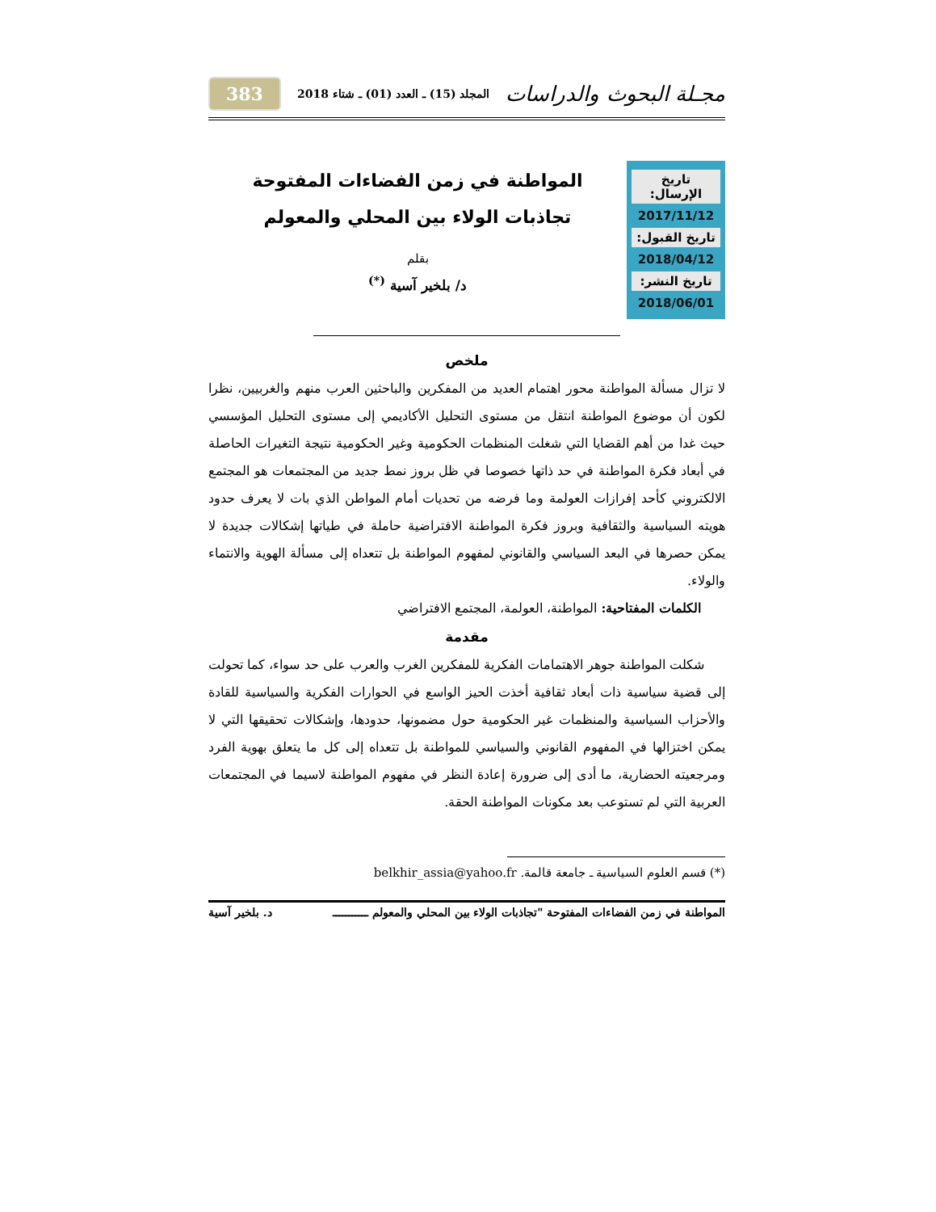مجـلة البحوث والدراسات المجلد (15) ـ العدد (01) ـ شتاء 2018 383
تاريخ الإرسال:
2017/11/12
تاريخ القبول:
2018/04/12
تاريخ النشر:
2018/06/01
المواطنة في زمن الفضاءات المفتوحة
تجاذبات الولاء بين المحلي والمعولم
بقلم
د/ بلخير آسية <sup>(*)</sup>
ملخص
لا تزال مسألة المواطنة محور اهتمام العديد من المفكرين والباحثين العرب منهم والغربيين، نظرا لكون أن موضوع المواطنة انتقل من مستوى التحليل الأكاديمي إلى مستوى التحليل المؤسسي حيث غدا من أهم القضايا التي شغلت المنظمات الحكومية وغير الحكومية نتيجة التغيرات الحاصلة في أبعاد فكرة المواطنة في حد ذاتها خصوصا في ظل بروز نمط جديد من المجتمعات هو المجتمع الالكتروني كأحد إفرازات العولمة وما فرضه من تحديات أمام المواطن الذي بات لا يعرف حدود هويته السياسية والثقافية وبروز فكرة المواطنة الافتراضية حاملة في طياتها إشكالات جديدة لا يمكن حصرها في البعد السياسي والقانوني لمفهوم المواطنة بل تتعداه إلى مسألة الهوية والانتماء والولاء.
الكلمات المفتاحية: المواطنة، العولمة، المجتمع الافتراضي
مقدمة
شكلت المواطنة جوهر الاهتمامات الفكرية للمفكرين الغرب والعرب على حد سواء، كما تحولت إلى قضية سياسية ذات أبعاد ثقافية أخذت الحيز الواسع في الحوارات الفكرية والسياسية للقادة والأحزاب السياسية والمنظمات غير الحكومية حول مضمونها، حدودها، وإشكالات تحقيقها التي لا يمكن اختزالها في المفهوم القانوني والسياسي للمواطنة بل تتعداه إلى كل ما يتعلق بهوية الفرد ومرجعيته الحضارية، ما أدى إلى ضرورة إعادة النظر في مفهوم المواطنة لاسيما في المجتمعات العربية التي لم تستوعب بعد مكونات المواطنة الحقة.
(*) قسم العلوم السياسية ـ جامعة قالمة. belkhir_assia@yahoo.fr
المواطنة في زمن الفضاءات المفتوحة "تجاذبات الولاء بين المحلي والمعولم ـــــــــــ د. بلخير آسية